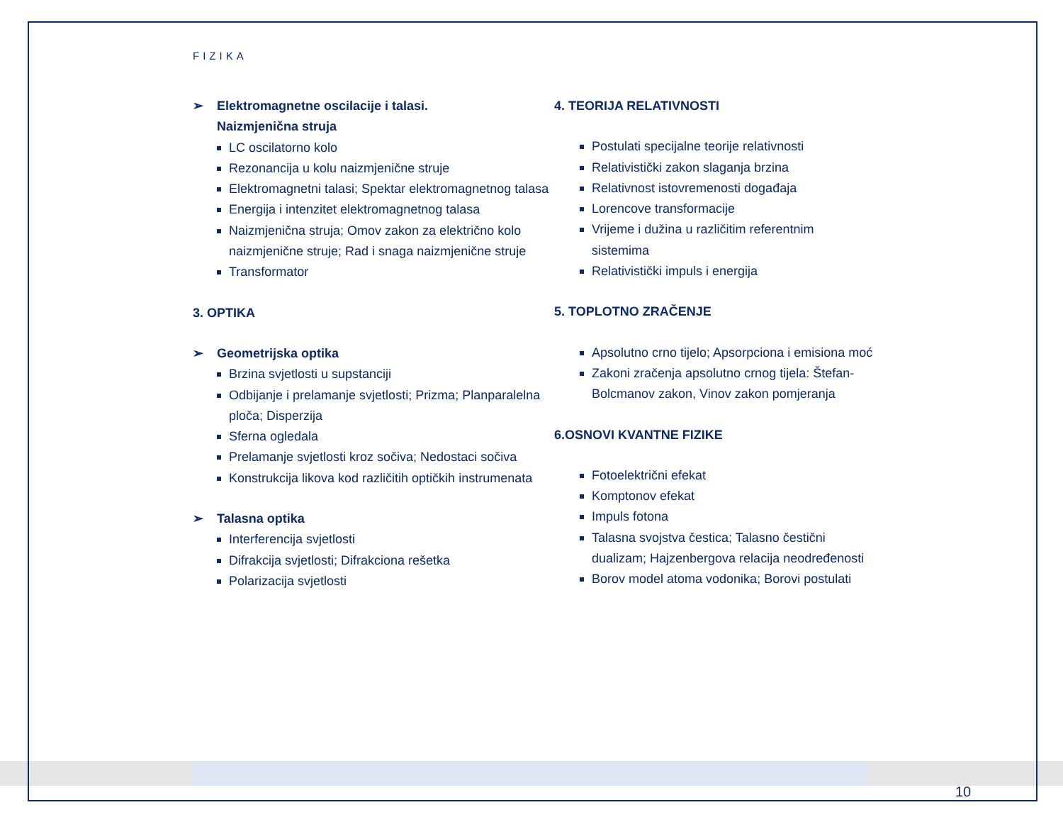FIZIKA
➢ Elektromagnetne oscilacije i talasi.
Naizmjenična struja
LC oscilatorno kolo
Rezonancija u kolu naizmjenične struje
Elektromagnetni talasi; Spektar elektromagnetnog talasa
Energija i intenzitet elektromagnetnog talasa
Naizmjenična struja; Omov zakon za električno kolo naizmjenične struje; Rad i snaga naizmjenične struje
Transformator
3. OPTIKA
➢ Geometrijska optika
Brzina svjetlosti u supstanciji
Odbijanje i prelamanje svjetlosti; Prizma; Planparalelna ploča; Disperzija
Sferna ogledala
Prelamanje svjetlosti kroz sočiva; Nedostaci sočiva
Konstrukcija likova kod različitih optičkih instrumenata
➢ Talasna optika
Interferencija svjetlosti
Difrakcija svjetlosti; Difrakciona rešetka
Polarizacija svjetlosti
4. TEORIJA RELATIVNOSTI
Postulati specijalne teorije relativnosti
Relativistički zakon slaganja brzina
Relativnost istovremenosti događaja
Lorencove transformacije
Vrijeme i dužina u različitim referentnim sistemima
Relativistički impuls i energija
5. TOPLOTNO ZRAČENJE
Apsolutno crno tijelo; Apsorpciona i emisiona moć
Zakoni zračenja apsolutno crnog tijela: Štefan-Bolcmanov zakon, Vinov zakon pomjeranja
6.OSNOVI KVANTNE FIZIKE
Fotoelektrični efekat
Komptonov efekat
Impuls fotona
Talasna svojstva čestica; Talasno čestični dualizam; Hajzenbergova relacija neodređenosti
Borov model atoma vodonika; Borovi postulati
10